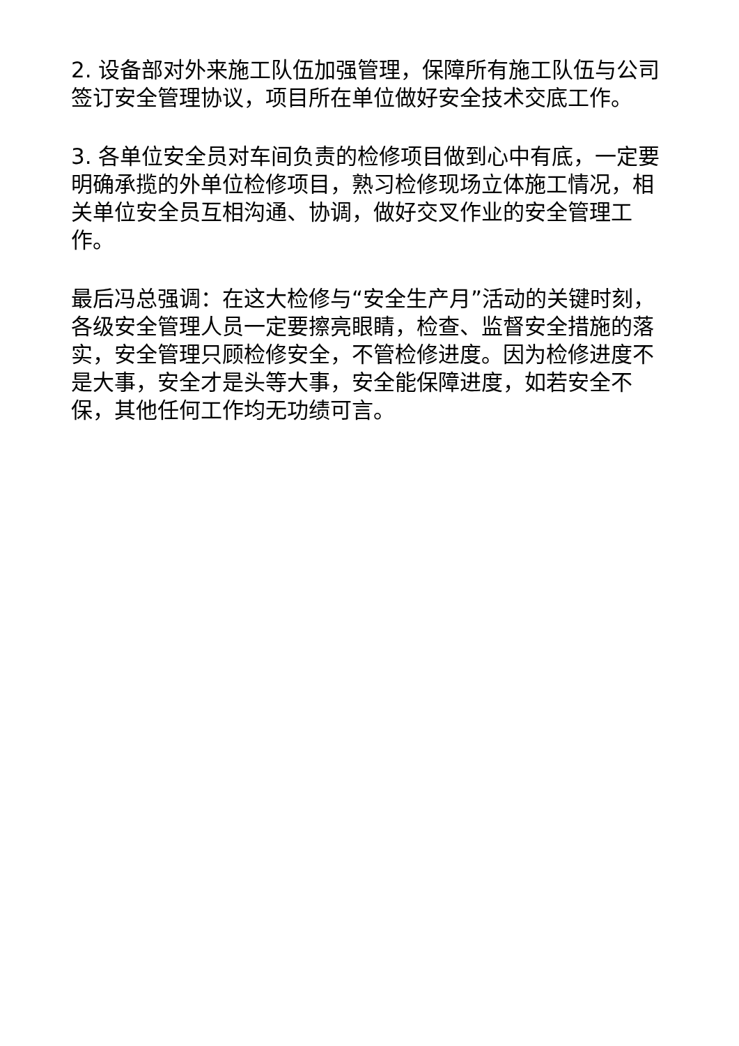2. 设备部对外来施工队伍加强管理，保障所有施工队伍与公司签订安全管理协议，项目所在单位做好安全技术交底工作。
3. 各单位安全员对车间负责的检修项目做到心中有底，一定要明确承揽的外单位检修项目，熟习检修现场立体施工情况，相关单位安全员互相沟通、协调，做好交叉作业的安全管理工作。
最后冯总强调：在这大检修与“安全生产月”活动的关键时刻，各级安全管理人员一定要擦亮眼睛，检查、监督安全措施的落实，安全管理只顾检修安全，不管检修进度。因为检修进度不是大事，安全才是头等大事，安全能保障进度，如若安全不保，其他任何工作均无功绩可言。